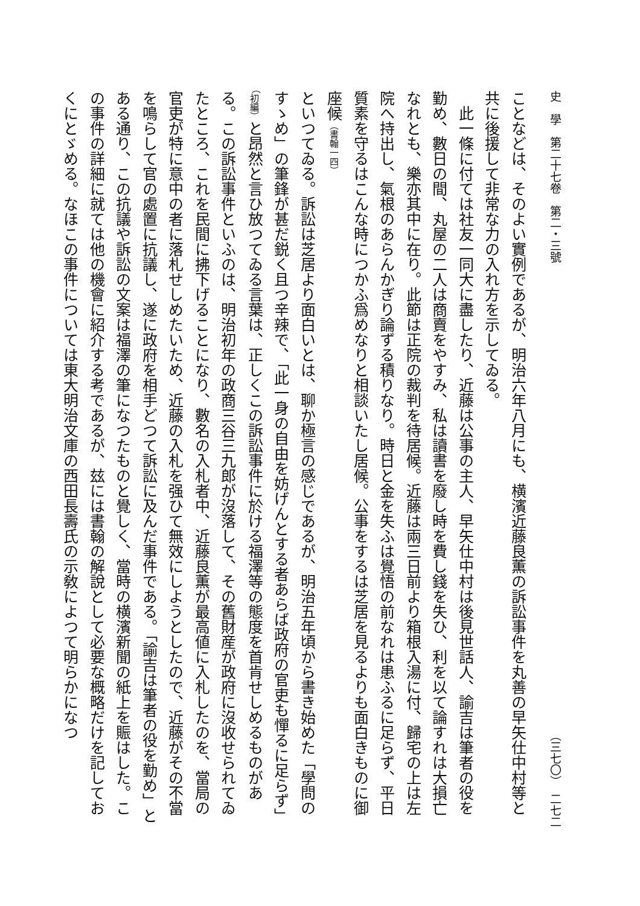史　學　第二十七卷　第二・三號 （三七〇）　二七二
ことなどは、そのよい實例であるが、明治六年八月にも、横濱近藤良薫の訴訟事件を丸善の早矢仕中村等と共に後援して非常な力の入れ方を示してゐる。
　此一條に付ては社友一同大に盡したり、近藤は公事の主人、早矢仕中村は後見世話人、諭吉は筆者の役を勤め、數日の間、丸屋の二人は商賣をやすみ、私は讀書を廢し時を費し錢を失ひ、利を以て論すれは大損亡なれとも、樂亦其中に在り。此節は正院の裁判を待居候。近藤は兩三日前より箱根入湯に付、歸宅の上は左院へ持出し、氣根のあらんかぎり論ずる積りなり。時日と金を失ふは覺悟の前なれは患ふるに足らず、平日質素を守るはこんな時につかふ爲めなりと相談いたし居候。公事をするは芝居を見るよりも面白きものに御座候（書翰一四）
といつてゐる。訴訟は芝居より面白いとは、聊か極言の感じであるが、明治五年頃から書き始めた「學問のすゝめ」の筆鋒が甚だ鋭く且つ辛辣で、「此一身の自由を妨げんとする者あらば政府の官吏も憚るに足らず」（初編）と昂然と言ひ放つてゐる言葉は、正しくこの訴訟事件に於ける福澤等の態度を首肯せしめるものがある。この訴訟事件といふのは、明治初年の政商三谷三九郎が沒落して、その舊財産が政府に沒收せられてゐたところ、これを民間に拂下げることになり、數名の入札者中、近藤良薫が最高値に入札したのを、當局の官吏が特に意中の者に落札せしめたいため、近藤の入札を强ひて無效にしようとしたので、近藤がその不當を鳴らして官の處置に抗議し、遂に政府を相手どつて訴訟に及んだ事件である。「諭吉は筆者の役を勤め」とある通り、この抗議や訴訟の文案は福澤の筆になつたものと覺しく、當時の横濱新聞の紙上を賑はした。この事件の詳細に就ては他の機會に紹介する考であるが、玆には書翰の解說として必要な概略だけを記しておくにとゞめる。なほこの事件については東大明治文庫の西田長壽氏の示敎によつて明らかになつ